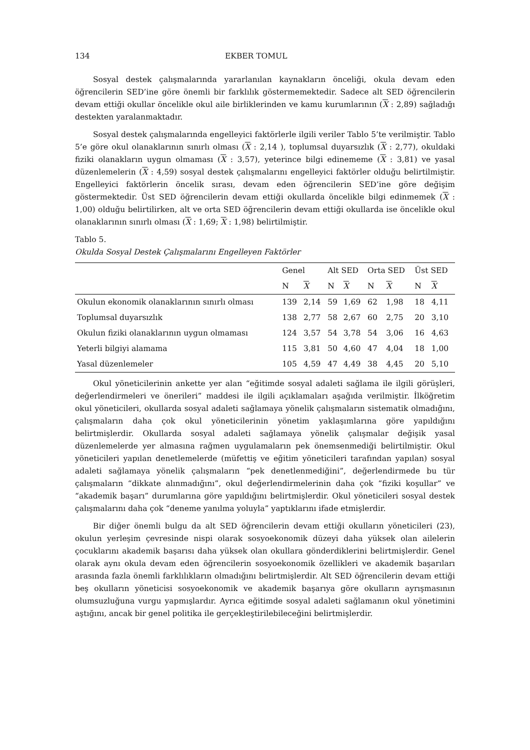134 EKBER TOMUL
Sosyal destek çalışmalarında yararlanılan kaynakların önceliği, okula devam eden öğrencilerin SED’ine göre önemli bir farklılık göstermemektedir. Sadece alt SED öğrencilerin devam ettiği okullar öncelikle okul aile birliklerinden ve kamu kurumlarının (X : 2,89) sağladığı destekten yaralanmaktadır.
Sosyal destek çalışmalarında engelleyici faktörlerle ilgili veriler Tablo 5’te verilmiştir. Tablo 5’e göre okul olanaklarının sınırlı olması (X : 2,14 ), toplumsal duyarsızlık (X : 2,77), okuldaki fiziki olanakların uygun olmaması (X : 3,57), yeterince bilgi edinememe (X : 3,81) ve yasal düzenlemelerin (X : 4,59) sosyal destek çalışmalarını engelleyici faktörler olduğu belirtilmiştir. Engelleyici faktörlerin öncelik sırası, devam eden öğrencilerin SED’ine göre değişim göstermektedir. Üst SED öğrencilerin devam ettiği okullarda öncelikle bilgi edinmemek (X : 1,00) olduğu belirtilirken, alt ve orta SED öğrencilerin devam ettiği okullarda ise öncelikle okul olanaklarının sınırlı olması (X : 1,69; X : 1,98) belirtilmiştir.
Tablo 5.
Okulda Sosyal Destek Çalışmalarını Engelleyen Faktörler
| | Genel | | Alt SED | | Orta SED | | Üst SED | |
| --- | --- | --- | --- | --- | --- | --- | --- | --- |
| | N | X | N | X | N | X | N | X |
| Okulun ekonomik olanaklarının sınırlı olması | 139 | 2,14 | 59 | 1,69 | 62 | 1,98 | 18 | 4,11 |
| Toplumsal duyarsızlık | 138 | 2,77 | 58 | 2,67 | 60 | 2,75 | 20 | 3,10 |
| Okulun fiziki olanaklarının uygun olmaması | 124 | 3,57 | 54 | 3,78 | 54 | 3,06 | 16 | 4,63 |
| Yeterli bilgiyi alamama | 115 | 3,81 | 50 | 4,60 | 47 | 4,04 | 18 | 1,00 |
| Yasal düzenlemeler | 105 | 4,59 | 47 | 4,49 | 38 | 4,45 | 20 | 5,10 |
Okul yöneticilerinin ankette yer alan “eğitimde sosyal adaleti sağlama ile ilgili görüşleri, değerlendirmeleri ve önerileri” maddesi ile ilgili açıklamaları aşağıda verilmiştir. İlköğretim okul yöneticileri, okullarda sosyal adaleti sağlamaya yönelik çalışmaların sistematik olmadığını, çalışmaların daha çok okul yöneticilerinin yönetim yaklaşımlarına göre yapıldığını belirtmişlerdir. Okullarda sosyal adaleti sağlamaya yönelik çalışmalar değişik yasal düzenlemelerde yer almasına rağmen uygulamaların pek önemsenmediği belirtilmiştir. Okul yöneticileri yapılan denetlemelerde (müfettiş ve eğitim yöneticileri tarafından yapılan) sosyal adaleti sağlamaya yönelik çalışmaların “pek denetlenmediğini”, değerlendirmede bu tür çalışmaların “dikkate alınmadığını”, okul değerlendirmelerinin daha çok “fiziki koşullar” ve “akademik başarı” durumlarına göre yapıldığını belirtmişlerdir. Okul yöneticileri sosyal destek çalışmalarını daha çok “deneme yanılma yoluyla” yaptıklarını ifade etmişlerdir.
Bir diğer önemli bulgu da alt SED öğrencilerin devam ettiği okulların yöneticileri (23), okulun yerleşim çevresinde nispi olarak sosyoekonomik düzeyi daha yüksek olan ailelerin çocuklarını akademik başarısı daha yüksek olan okullara gönderdiklerini belirtmişlerdir. Genel olarak aynı okula devam eden öğrencilerin sosyoekonomik özellikleri ve akademik başarıları arasında fazla önemli farklılıkların olmadığını belirtmişlerdir. Alt SED öğrencilerin devam ettiği beş okulların yöneticisi sosyoekonomik ve akademik başarıya göre okulların ayrışmasının olumsuzluğuna vurgu yapmışlardır. Ayrıca eğitimde sosyal adaleti sağlamanın okul yönetimini aştığını, ancak bir genel politika ile gerçekleştirilebileceğini belirtmişlerdir.